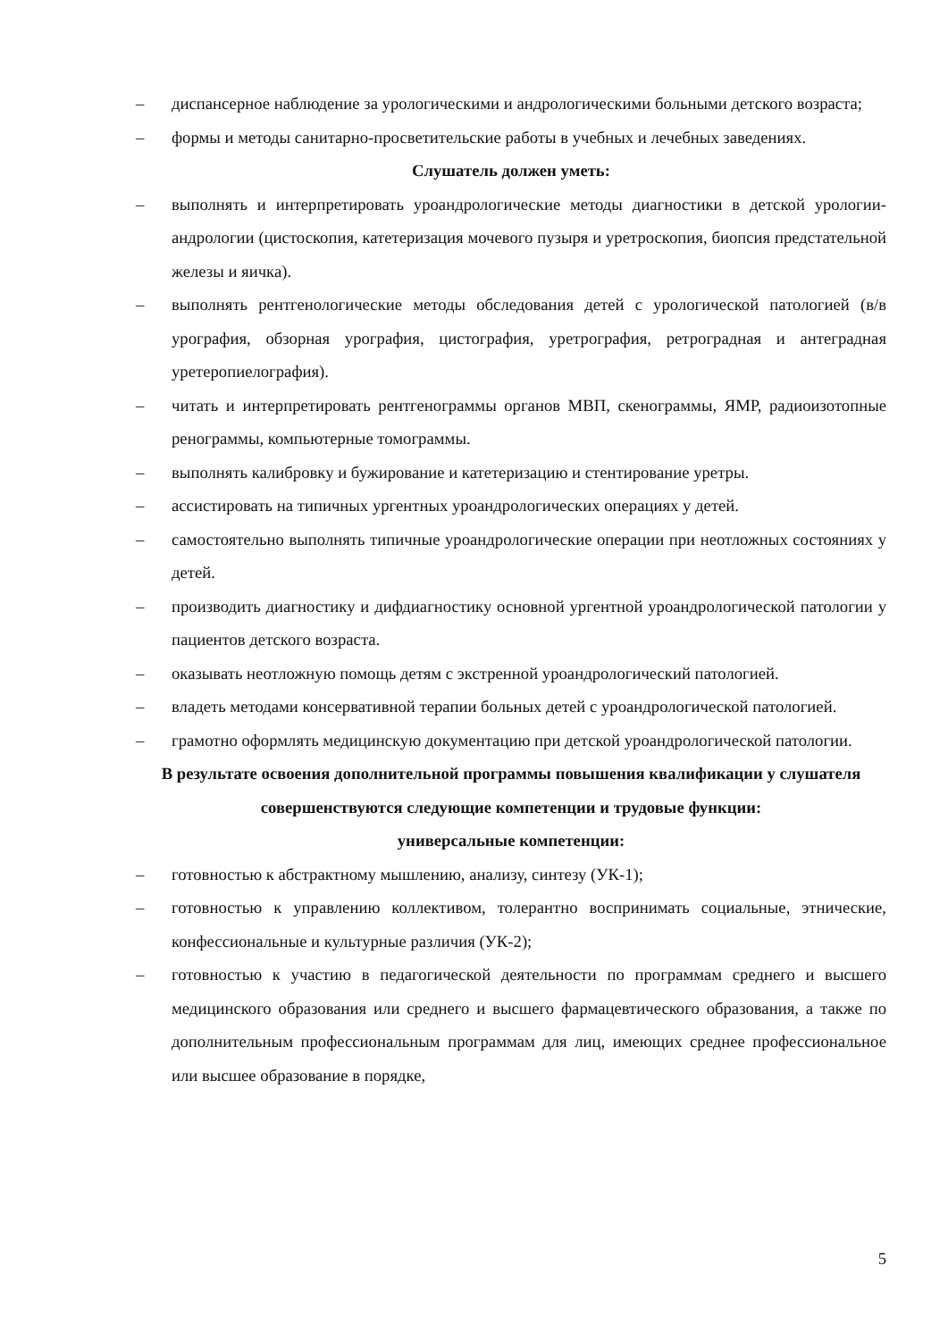– диспансерное наблюдение за урологическими и андрологическими больными детского возраста;
– формы и методы санитарно-просветительские работы в учебных и лечебных заведениях.
Слушатель должен уметь:
– выполнять и интерпретировать уроандрологические методы диагностики в детской урологии-андрологии (цистоскопия, катетеризация мочевого пузыря и уретроскопия, биопсия предстательной железы и яичка).
– выполнять рентгенологические методы обследования детей с урологической патологией (в/в урография, обзорная урография, цистография, уретрография, ретроградная и антеградная уретеропиелография).
– читать и интерпретировать рентгенограммы органов МВП, скенограммы, ЯМР, радиоизотопные ренограммы, компьютерные томограммы.
– выполнять калибровку и бужирование и катетеризацию и стентирование уретры.
– ассистировать на типичных ургентных уроандрологических операциях у детей.
– самостоятельно выполнять типичные уроандрологические операции при неотложных состояниях у детей.
– производить диагностику и дифдиагностику основной ургентной уроандрологической патологии у пациентов детского возраста.
– оказывать неотложную помощь детям с экстренной уроандрологический патологией.
– владеть методами консервативной терапии больных детей с уроандрологической патологией.
– грамотно оформлять медицинскую документацию при детской уроандрологической патологии.
В результате освоения дополнительной программы повышения квалификации у слушателя совершенствуются следующие компетенции и трудовые функции:
универсальные компетенции:
– готовностью к абстрактному мышлению, анализу, синтезу (УК-1);
– готовностью к управлению коллективом, толерантно воспринимать социальные, этнические, конфессиональные и культурные различия (УК-2);
– готовностью к участию в педагогической деятельности по программам среднего и высшего медицинского образования или среднего и высшего фармацевтического образования, а также по дополнительным профессиональным программам для лиц, имеющих среднее профессиональное или высшее образование в порядке,
5